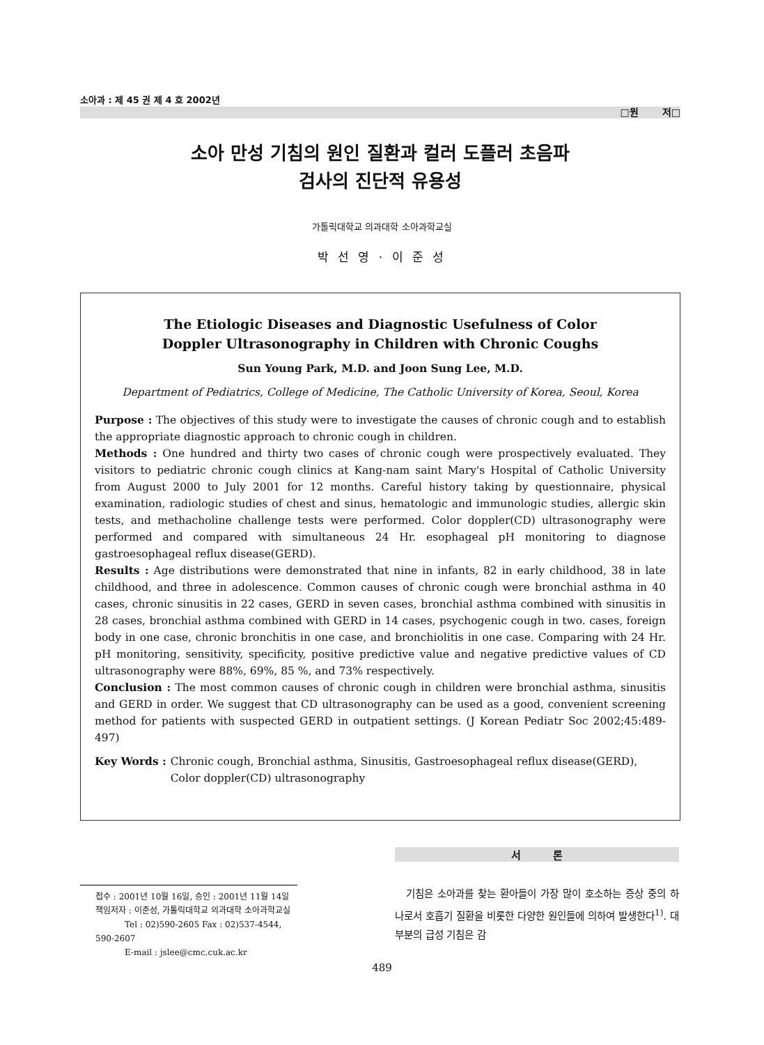소아과 : 제 45 권 제 4 호 2002년
□원 저□
소아 만성 기침의 원인 질환과 컬러 도플러 초음파
검사의 진단적 유용성
가톨릭대학교 의과대학 소아과학교실
박 선 영 · 이 준 성
The Etiologic Diseases and Diagnostic Usefulness of Color
Doppler Ultrasonography in Children with Chronic Coughs
Sun Young Park, M.D. and Joon Sung Lee, M.D.
Department of Pediatrics, College of Medicine, The Catholic University of Korea, Seoul, Korea
Purpose : The objectives of this study were to investigate the causes of chronic cough and to establish the appropriate diagnostic approach to chronic cough in children.
Methods : One hundred and thirty two cases of chronic cough were prospectively evaluated. They visitors to pediatric chronic cough clinics at Kang-nam saint Mary's Hospital of Catholic University from August 2000 to July 2001 for 12 months. Careful history taking by questionnaire, physical examination, radiologic studies of chest and sinus, hematologic and immunologic studies, allergic skin tests, and methacholine challenge tests were performed. Color doppler(CD) ultrasonography were performed and compared with simultaneous 24 Hr. esophageal pH monitoring to diagnose gastroesophageal reflux disease(GERD).
Results : Age distributions were demonstrated that nine in infants, 82 in early childhood, 38 in late childhood, and three in adolescence. Common causes of chronic cough were bronchial asthma in 40 cases, chronic sinusitis in 22 cases, GERD in seven cases, bronchial asthma combined with sinusitis in 28 cases, bronchial asthma combined with GERD in 14 cases, psychogenic cough in two. cases, foreign body in one case, chronic bronchitis in one case, and bronchiolitis in one case. Comparing with 24 Hr. pH monitoring, sensitivity, specificity, positive predictive value and negative predictive values of CD ultrasonography were 88%, 69%, 85 %, and 73% respectively.
Conclusion : The most common causes of chronic cough in children were bronchial asthma, sinusitis and GERD in order. We suggest that CD ultrasonography can be used as a good, convenient screening method for patients with suspected GERD in outpatient settings. (J Korean Pediatr Soc 2002;45:489-497)
Key Words : Chronic cough, Bronchial asthma, Sinusitis, Gastroesophageal reflux disease(GERD), Color doppler(CD) ultrasonography
서 론
접수 : 2001년 10월 16일, 승인 : 2001년 11월 14일
책임저자 : 이준성, 가톨릭대학교 의과대학 소아과학교실
Tel : 02)590-2605 Fax : 02)537-4544, 590-2607
E-mail : jslee@cmc.cuk.ac.kr
기침은 소아과를 찾는 환아들이 가장 많이 호소하는 증상 중의 하나로서 호흡기 질환을 비롯한 다양한 원인들에 의하여 발생한다<sup>1)</sup>. 대부분의 급성 기침은 감
489